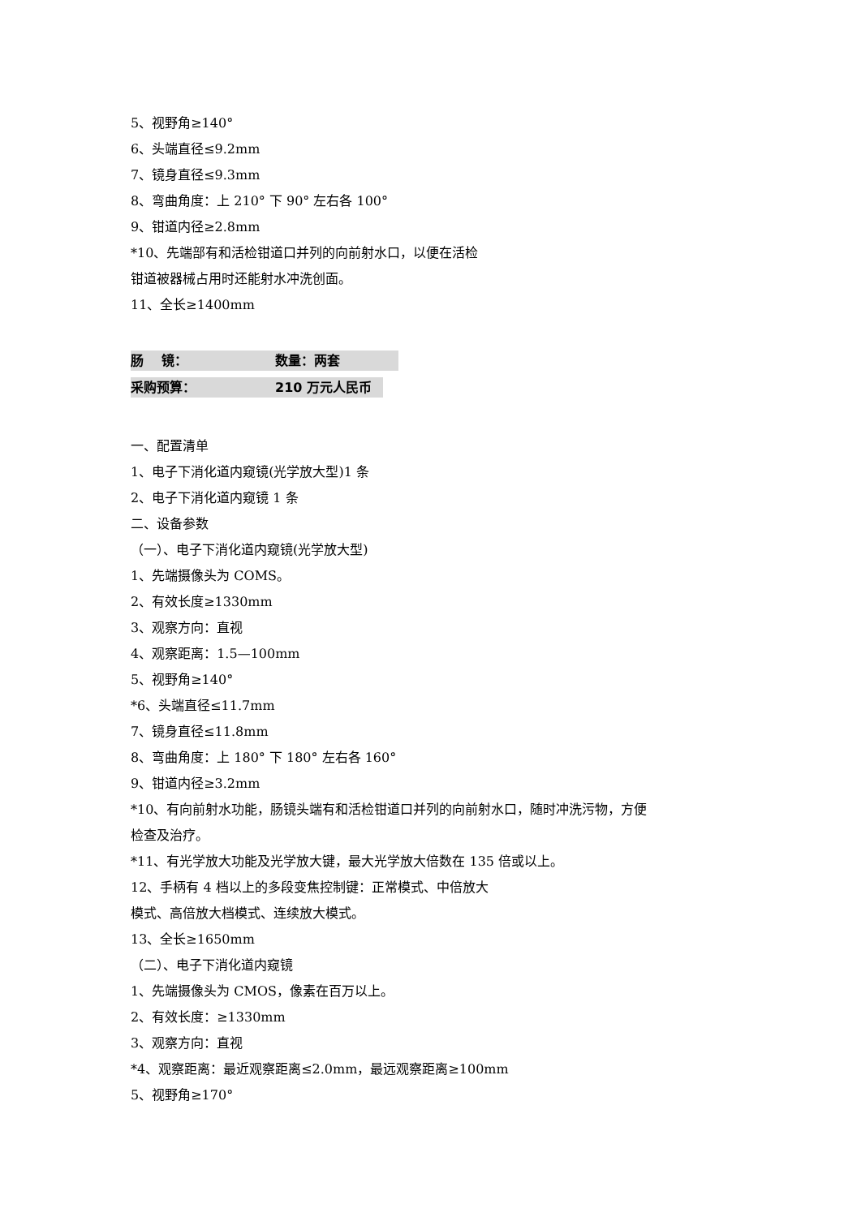5、视野角≥140°
6、头端直径≤9.2mm
7、镜身直径≤9.3mm
8、弯曲角度：上 210° 下 90° 左右各 100°
9、钳道内径≥2.8mm
*10、先端部有和活检钳道口并列的向前射水口，以便在活检
钳道被器械占用时还能射水冲洗创面。
11、全长≥1400mm
肠　 镜： 数量：两套
采购预算： 210 万元人民币
一、配置清单
1、电子下消化道内窥镜(光学放大型)1 条
2、电子下消化道内窥镜 1 条
二、设备参数
（一）、电子下消化道内窥镜(光学放大型)
1、先端摄像头为 COMS。
2、有效长度≥1330mm
3、观察方向：直视
4、观察距离：1.5—100mm
5、视野角≥140°
*6、头端直径≤11.7mm
7、镜身直径≤11.8mm
8、弯曲角度：上 180° 下 180° 左右各 160°
9、钳道内径≥3.2mm
*10、有向前射水功能，肠镜头端有和活检钳道口并列的向前射水口，随时冲洗污物，方便
检查及治疗。
*11、有光学放大功能及光学放大键，最大光学放大倍数在 135 倍或以上。
12、手柄有 4 档以上的多段变焦控制键：正常模式、中倍放大
模式、高倍放大档模式、连续放大模式。
13、全长≥1650mm
（二）、电子下消化道内窥镜
1、先端摄像头为 CMOS，像素在百万以上。
2、有效长度：≥1330mm
3、观察方向：直视
*4、观察距离：最近观察距离≤2.0mm，最远观察距离≥100mm
5、视野角≥170°